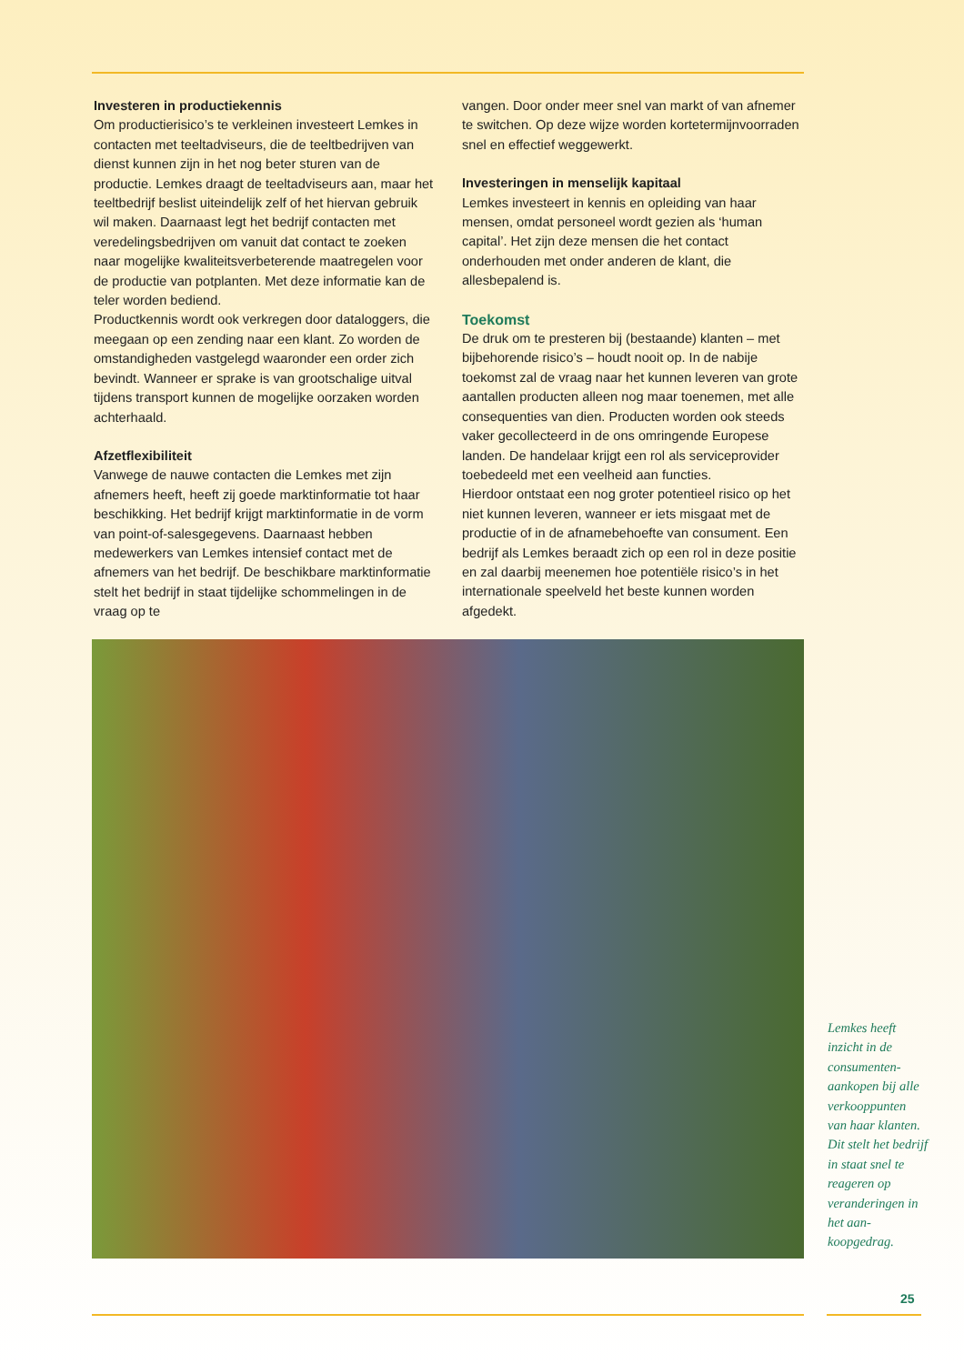Investeren in productiekennis
Om productierisico’s te verkleinen investeert Lemkes in contacten met teeltadviseurs, die de teeltbedrijven van dienst kunnen zijn in het nog beter sturen van de productie. Lemkes draagt de teeltadviseurs aan, maar het teeltbedrijf beslist uiteindelijk zelf of het hiervan gebruik wil maken. Daarnaast legt het bedrijf contacten met veredelingsbedrijven om vanuit dat contact te zoeken naar mogelijke kwaliteitsverbeterende maatregelen voor de productie van potplanten. Met deze informatie kan de teler worden bediend.
Productkennis wordt ook verkregen door dataloggers, die meegaan op een zending naar een klant. Zo worden de omstandigheden vastgelegd waaronder een order zich bevindt. Wanneer er sprake is van grootschalige uitval tijdens transport kunnen de mogelijke oorzaken worden achterhaald.
Afzetflexibiliteit
Vanwege de nauwe contacten die Lemkes met zijn afnemers heeft, heeft zij goede marktinformatie tot haar beschikking. Het bedrijf krijgt marktinformatie in de vorm van point-of-salesgegevens. Daarnaast hebben medewerkers van Lemkes intensief contact met de afnemers van het bedrijf. De beschikbare marktinformatie stelt het bedrijf in staat tijdelijke schommelingen in de vraag op te
vangen. Door onder meer snel van markt of van afnemer te switchen. Op deze wijze worden kortetermijnvoorraden snel en effectief weggewerkt.
Investeringen in menselijk kapitaal
Lemkes investeert in kennis en opleiding van haar mensen, omdat personeel wordt gezien als ‘human capital’. Het zijn deze mensen die het contact onderhouden met onder anderen de klant, die allesbepalend is.
Toekomst
De druk om te presteren bij (bestaande) klanten – met bijbehorende risico’s – houdt nooit op. In de nabije toekomst zal de vraag naar het kunnen leveren van grote aantallen producten alleen nog maar toenemen, met alle consequenties van dien. Producten worden ook steeds vaker gecollecteerd in de ons omringende Europese landen. De handelaar krijgt een rol als serviceprovider toebedeeld met een veelheid aan functies.
Hierdoor ontstaat een nog groter potentieel risico op het niet kunnen leveren, wanneer er iets misgaat met de productie of in de afnamebehoefte van consument. Een bedrijf als Lemkes beraadt zich op een rol in deze positie en zal daarbij meenemen hoe potentiële risico’s in het internationale speelveld het beste kunnen worden afgedekt.
Lemkes heeft inzicht in de consumenten­aankopen bij alle verkoop­punten van haar klanten. Dit stelt het bedrijf in staat snel te reageren op veranderin­gen in het aan­koopgedrag.
25